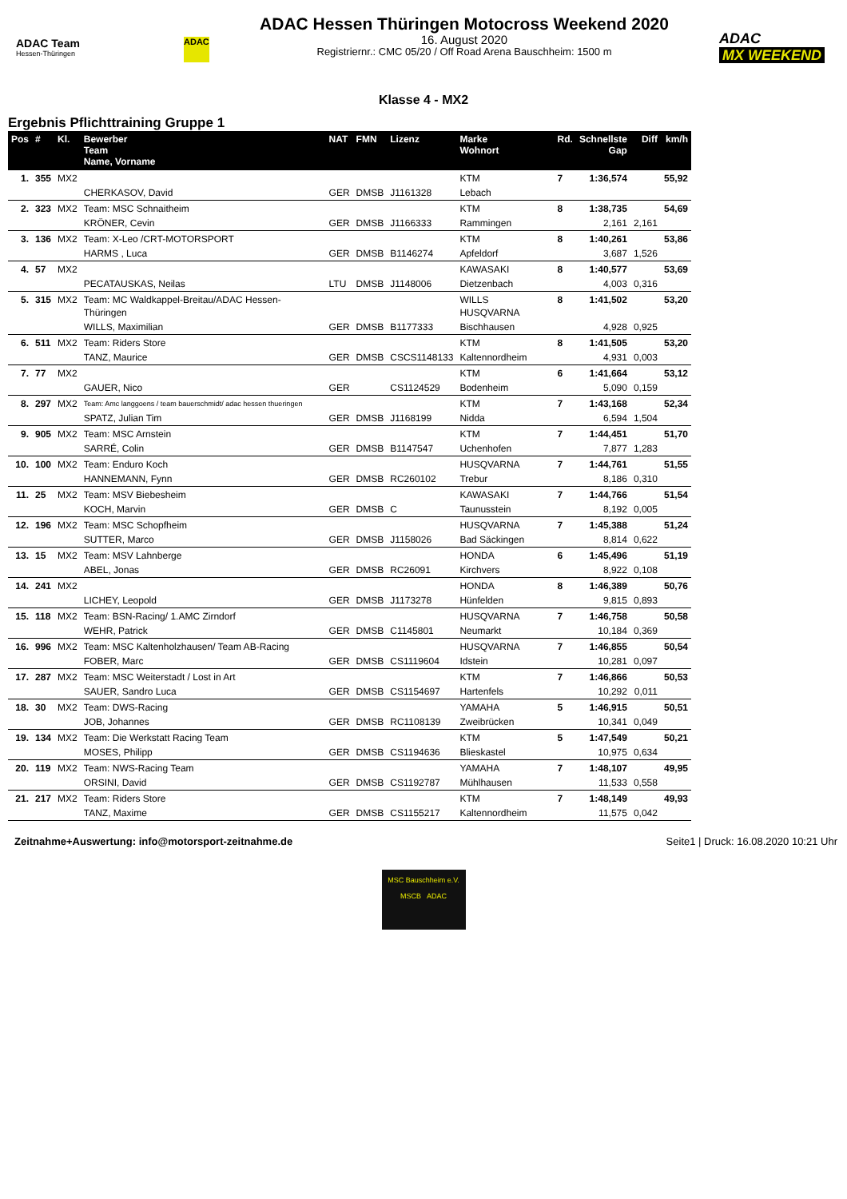ADAC Team
Hessen-Thüringen
ADAC
ADAC Hessen Thüringen Motocross Weekend 2020
16. August 2020
Registriernr.: CMC 05/20 / Off Road Arena Bauschheim: 1500 m
ADAC
MX WEEKEND
Klasse 4 - MX2
Ergebnis Pflichttraining Gruppe 1
| Pos | # | Kl. | Bewerber Team Name, Vorname | NAT | FMN | Lizenz | Marke Wohnort | Rd. | Schnellste Gap | Diff | km/h |
| --- | --- | --- | --- | --- | --- | --- | --- | --- | --- | --- | --- |
| 1. | 355 | MX2 | | | | | KTM | 7 | 1:36,574 | | 55,92 |
| | | | CHERKASOV, David | GER | DMSB | J1161328 | Lebach | | | | |
| 2. | 323 | MX2 | Team: MSC Schnaitheim | | | | KTM | 8 | 1:38,735 | | 54,69 |
| | | | KRÖNER, Cevin | GER | DMSB | J1166333 | Rammingen | | 2,161 | 2,161 | |
| 3. | 136 | MX2 | Team: X-Leo /CRT-MOTORSPORT | | | | KTM | 8 | 1:40,261 | | 53,86 |
| | | | HARMS , Luca | GER | DMSB | B1146274 | Apfeldorf | | 3,687 | 1,526 | |
| 4. | 57 | MX2 | | | | | KAWASAKI | 8 | 1:40,577 | | 53,69 |
| | | | PECATAUSKAS, Neilas | LTU | DMSB | J1148006 | Dietzenbach | | 4,003 | 0,316 | |
| 5. | 315 | MX2 | Team: MC Waldkappel-Breitau/ADAC Hessen-Thüringen | | | | WILLS HUSQVARNA | 8 | 1:41,502 | | 53,20 |
| | | | WILLS, Maximilian | GER | DMSB | B1177333 | Bischhausen | | 4,928 | 0,925 | |
| 6. | 511 | MX2 | Team: Riders Store | | | | KTM | 8 | 1:41,505 | | 53,20 |
| | | | TANZ, Maurice | GER | DMSB | CSCS1148133 | Kaltennordheim | | 4,931 | 0,003 | |
| 7. | 77 | MX2 | | | | | KTM | 6 | 1:41,664 | | 53,12 |
| | | | GAUER, Nico | GER | | CS1124529 | Bodenheim | | 5,090 | 0,159 | |
| 8. | 297 | MX2 | Team: Amc langgoens / team bauerschmidt/ adac hessen thueringen | | | | KTM | 7 | 1:43,168 | | 52,34 |
| | | | SPATZ, Julian Tim | GER | DMSB | J1168199 | Nidda | | 6,594 | 1,504 | |
| 9. | 905 | MX2 | Team: MSC Arnstein | | | | KTM | 7 | 1:44,451 | | 51,70 |
| | | | SARRÉ, Colin | GER | DMSB | B1147547 | Uchenhofen | | 7,877 | 1,283 | |
| 10. | 100 | MX2 | Team: Enduro Koch | | | | HUSQVARNA | 7 | 1:44,761 | | 51,55 |
| | | | HANNEMANN, Fynn | GER | DMSB | RC260102 | Trebur | | 8,186 | 0,310 | |
| 11. | 25 | MX2 | Team: MSV Biebesheim | | | | KAWASAKI | 7 | 1:44,766 | | 51,54 |
| | | | KOCH, Marvin | GER | DMSB | C | Taunusstein | | 8,192 | 0,005 | |
| 12. | 196 | MX2 | Team: MSC Schopfheim | | | | HUSQVARNA | 7 | 1:45,388 | | 51,24 |
| | | | SUTTER, Marco | GER | DMSB | J1158026 | Bad Säckingen | | 8,814 | 0,622 | |
| 13. | 15 | MX2 | Team: MSV Lahnberge | | | | HONDA | 6 | 1:45,496 | | 51,19 |
| | | | ABEL, Jonas | GER | DMSB | RC26091 | Kirchvers | | 8,922 | 0,108 | |
| 14. | 241 | MX2 | | | | | HONDA | 8 | 1:46,389 | | 50,76 |
| | | | LICHEY, Leopold | GER | DMSB | J1173278 | Hünfelden | | 9,815 | 0,893 | |
| 15. | 118 | MX2 | Team: BSN-Racing/ 1.AMC Zirndorf | | | | HUSQVARNA | 7 | 1:46,758 | | 50,58 |
| | | | WEHR, Patrick | GER | DMSB | C1145801 | Neumarkt | | 10,184 | 0,369 | |
| 16. | 996 | MX2 | Team: MSC Kaltenholzhausen/ Team AB-Racing | | | | HUSQVARNA | 7 | 1:46,855 | | 50,54 |
| | | | FOBER, Marc | GER | DMSB | CS1119604 | Idstein | | 10,281 | 0,097 | |
| 17. | 287 | MX2 | Team: MSC Weiterstadt / Lost in Art | | | | KTM | 7 | 1:46,866 | | 50,53 |
| | | | SAUER, Sandro Luca | GER | DMSB | CS1154697 | Hartenfels | | 10,292 | 0,011 | |
| 18. | 30 | MX2 | Team: DWS-Racing | | | | YAMAHA | 5 | 1:46,915 | | 50,51 |
| | | | JOB, Johannes | GER | DMSB | RC1108139 | Zweibrücken | | 10,341 | 0,049 | |
| 19. | 134 | MX2 | Team: Die Werkstatt Racing Team | | | | KTM | 5 | 1:47,549 | | 50,21 |
| | | | MOSES, Philipp | GER | DMSB | CS1194636 | Blieskastel | | 10,975 | 0,634 | |
| 20. | 119 | MX2 | Team: NWS-Racing Team | | | | YAMAHA | 7 | 1:48,107 | | 49,95 |
| | | | ORSINI, David | GER | DMSB | CS1192787 | Mühlhausen | | 11,533 | 0,558 | |
| 21. | 217 | MX2 | Team: Riders Store | | | | KTM | 7 | 1:48,149 | | 49,93 |
| | | | TANZ, Maxime | GER | DMSB | CS1155217 | Kaltennordheim | | 11,575 | 0,042 | |
Zeitnahme+Auswertung: info@motorsport-zeitnahme.de Seite1 | Druck: 16.08.2020 10:21 Uhr
MSC Bauschheim e.V.
MSCB ADAC